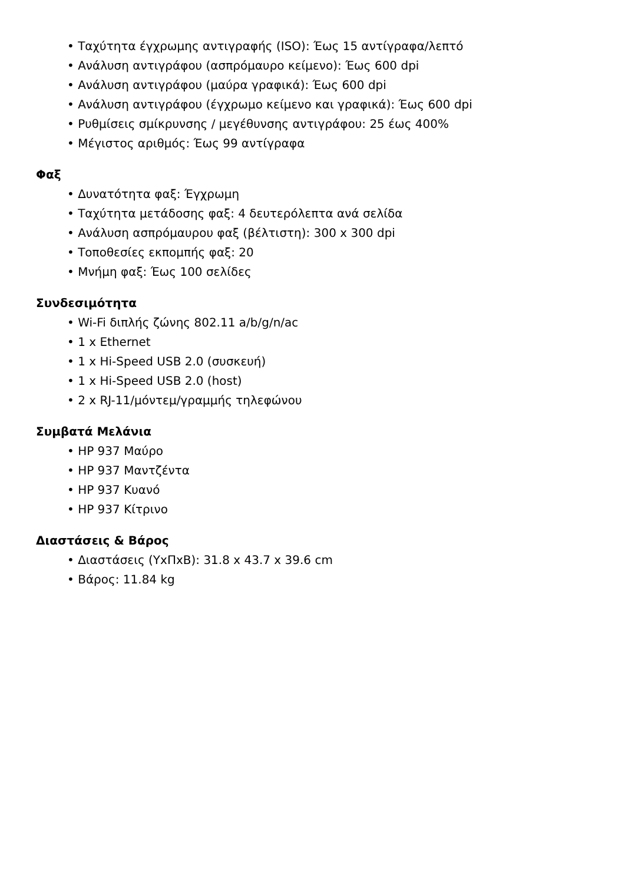• Ταχύτητα έγχρωμης αντιγραφής (ISO): Έως 15 αντίγραφα/λεπτό
• Ανάλυση αντιγράφου (ασπρόμαυρο κείμενο): Έως 600 dpi
• Ανάλυση αντιγράφου (μαύρα γραφικά): Έως 600 dpi
• Ανάλυση αντιγράφου (έγχρωμο κείμενο και γραφικά): Έως 600 dpi
• Ρυθμίσεις σμίκρυνσης / μεγέθυνσης αντιγράφου: 25 έως 400%
• Μέγιστος αριθμός: Έως 99 αντίγραφα
Φαξ
• Δυνατότητα φαξ: Έγχρωμη
• Ταχύτητα μετάδοσης φαξ: 4 δευτερόλεπτα ανά σελίδα
• Ανάλυση ασπρόμαυρου φαξ (βέλτιστη): 300 x 300 dpi
• Τοποθεσίες εκπομπής φαξ: 20
• Μνήμη φαξ: Έως 100 σελίδες
Συνδεσιμότητα
• Wi-Fi διπλής ζώνης 802.11 a/b/g/n/ac
• 1 x Ethernet
• 1 x Hi-Speed USB 2.0 (συσκευή)
• 1 x Hi-Speed USB 2.0 (host)
• 2 x RJ-11/μόντεμ/γραμμής τηλεφώνου
Συμβατά Μελάνια
• HP 937 Μαύρο
• HP 937 Μαντζέντα
• HP 937 Κυανό
• HP 937 Κίτρινο
Διαστάσεις & Βάρος
• Διαστάσεις (ΥxΠxΒ): 31.8 x 43.7 x 39.6 cm
• Βάρος: 11.84 kg